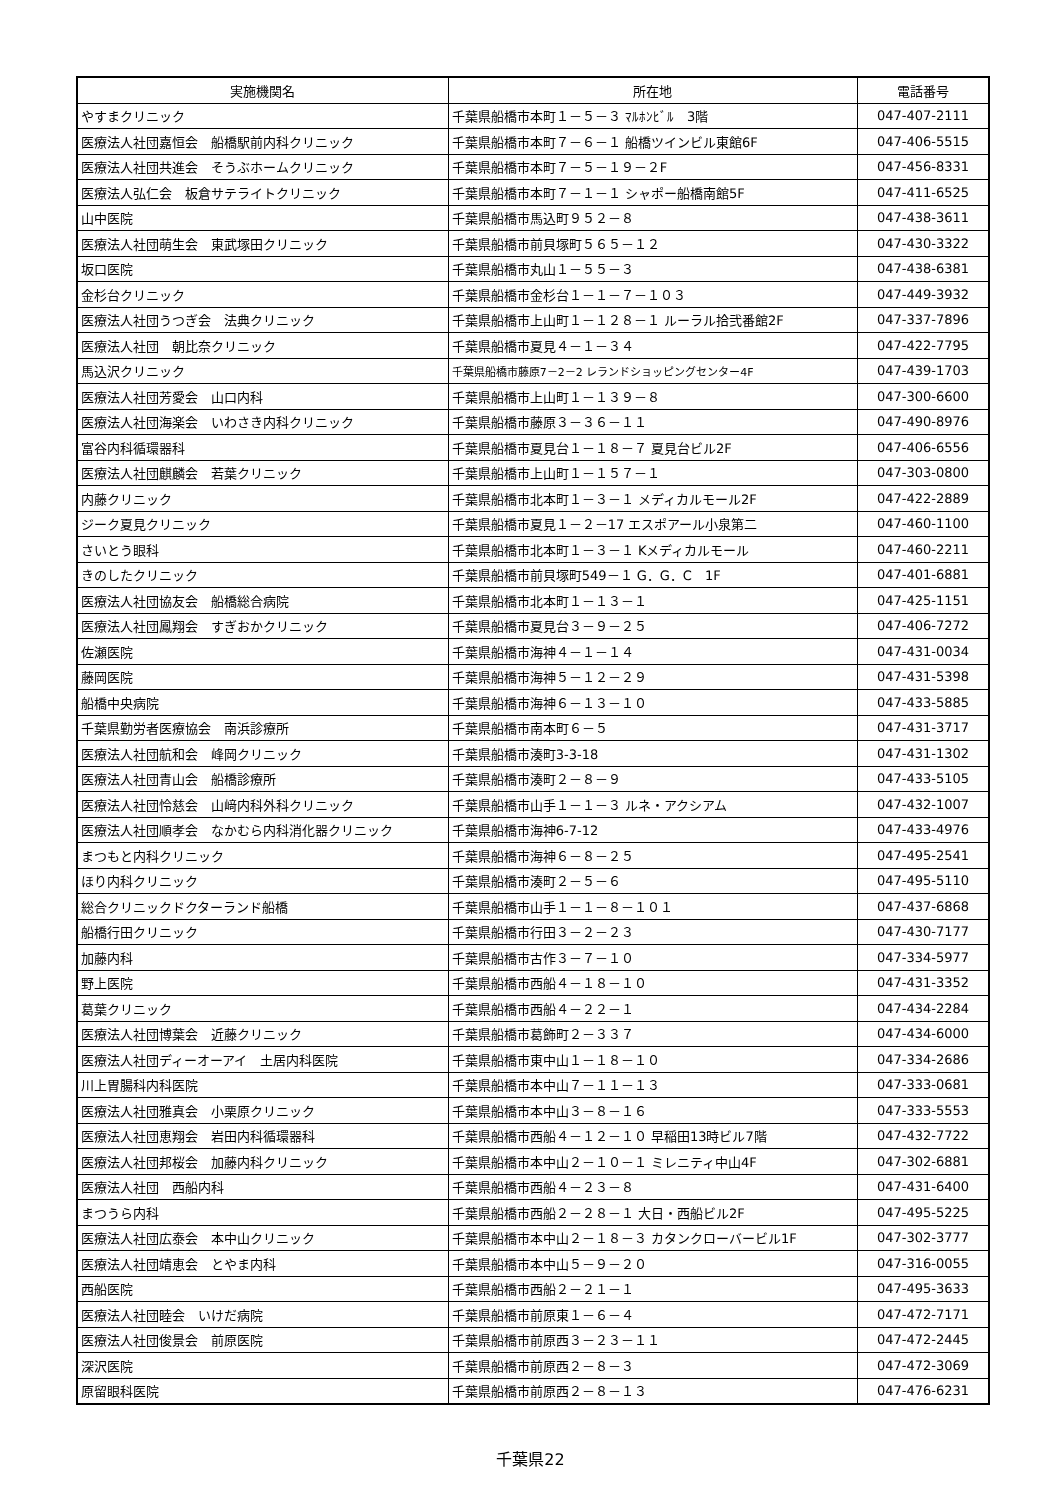| 実施機関名 | 所在地 | 電話番号 |
| --- | --- | --- |
| やすまクリニック | 千葉県船橋市本町１－５－３ ﾏﾙﾎﾝﾋﾞﾙ 3階 | 047-407-2111 |
| 医療法人社団嘉恒会 船橋駅前内科クリニック | 千葉県船橋市本町７－６－１ 船橋ツインビル東館6F | 047-406-5515 |
| 医療法人社団共進会 そうぶホームクリニック | 千葉県船橋市本町７－５－１９－２F | 047-456-8331 |
| 医療法人弘仁会 板倉サテライトクリニック | 千葉県船橋市本町７－１－１ シャポー船橋南館5F | 047-411-6525 |
| 山中医院 | 千葉県船橋市馬込町９５２－８ | 047-438-3611 |
| 医療法人社団萌生会 東武塚田クリニック | 千葉県船橋市前貝塚町５６５－１２ | 047-430-3322 |
| 坂口医院 | 千葉県船橋市丸山１－５５－３ | 047-438-6381 |
| 金杉台クリニック | 千葉県船橋市金杉台１－１－７－１０３ | 047-449-3932 |
| 医療法人社団うつぎ会 法典クリニック | 千葉県船橋市上山町１－１２８－１ ルーラル拾弐番館2F | 047-337-7896 |
| 医療法人社団 朝比奈クリニック | 千葉県船橋市夏見４－１－３４ | 047-422-7795 |
| 馬込沢クリニック | 千葉県船橋市藤原7－2－2 レランドショッピングセンター4F | 047-439-1703 |
| 医療法人社団芳愛会 山口内科 | 千葉県船橋市上山町１－１３９－８ | 047-300-6600 |
| 医療法人社団海楽会 いわさき内科クリニック | 千葉県船橋市藤原３－３６－１１ | 047-490-8976 |
| 富谷内科循環器科 | 千葉県船橋市夏見台１－１８－７ 夏見台ビル2F | 047-406-6556 |
| 医療法人社団麒麟会 若葉クリニック | 千葉県船橋市上山町１－１５７－１ | 047-303-0800 |
| 内藤クリニック | 千葉県船橋市北本町１－３－１ メディカルモール2F | 047-422-2889 |
| ジーク夏見クリニック | 千葉県船橋市夏見１－２－17 エスポアール小泉第二 | 047-460-1100 |
| さいとう眼科 | 千葉県船橋市北本町１－３－１ Kメディカルモール | 047-460-2211 |
| きのしたクリニック | 千葉県船橋市前貝塚町549－１ G．G．C 1F | 047-401-6881 |
| 医療法人社団協友会 船橋総合病院 | 千葉県船橋市北本町１－１３－１ | 047-425-1151 |
| 医療法人社団鳳翔会 すぎおかクリニック | 千葉県船橋市夏見台３－９－２５ | 047-406-7272 |
| 佐瀬医院 | 千葉県船橋市海神４－１－１４ | 047-431-0034 |
| 藤岡医院 | 千葉県船橋市海神５－１２－２９ | 047-431-5398 |
| 船橋中央病院 | 千葉県船橋市海神６－１３－１０ | 047-433-5885 |
| 千葉県勤労者医療協会 南浜診療所 | 千葉県船橋市南本町６－５ | 047-431-3717 |
| 医療法人社団航和会 峰岡クリニック | 千葉県船橋市湊町3-3-18 | 047-431-1302 |
| 医療法人社団青山会 船橋診療所 | 千葉県船橋市湊町２－８－９ | 047-433-5105 |
| 医療法人社団怜慈会 山﨑内科外科クリニック | 千葉県船橋市山手１－１－３ ルネ・アクシアム | 047-432-1007 |
| 医療法人社団順孝会 なかむら内科消化器クリニック | 千葉県船橋市海神6-7-12 | 047-433-4976 |
| まつもと内科クリニック | 千葉県船橋市海神６－８－２５ | 047-495-2541 |
| ほり内科クリニック | 千葉県船橋市湊町２－５－６ | 047-495-5110 |
| 総合クリニックドクターランド船橋 | 千葉県船橋市山手１－１－８－１０１ | 047-437-6868 |
| 船橋行田クリニック | 千葉県船橋市行田３－２－２３ | 047-430-7177 |
| 加藤内科 | 千葉県船橋市古作３－７－１０ | 047-334-5977 |
| 野上医院 | 千葉県船橋市西船４－１８－１０ | 047-431-3352 |
| 葛葉クリニック | 千葉県船橋市西船４－２２－１ | 047-434-2284 |
| 医療法人社団博葉会 近藤クリニック | 千葉県船橋市葛飾町２－３３７ | 047-434-6000 |
| 医療法人社団ディーオーアイ 土居内科医院 | 千葉県船橋市東中山１－１８－１０ | 047-334-2686 |
| 川上胃腸科内科医院 | 千葉県船橋市本中山７－１１－１３ | 047-333-0681 |
| 医療法人社団雅真会 小栗原クリニック | 千葉県船橋市本中山３－８－１６ | 047-333-5553 |
| 医療法人社団恵翔会 岩田内科循環器科 | 千葉県船橋市西船４－１２－１０ 早稲田13時ビル7階 | 047-432-7722 |
| 医療法人社団邦桜会 加藤内科クリニック | 千葉県船橋市本中山２－１０－１ ミレニティ中山4F | 047-302-6881 |
| 医療法人社団 西船内科 | 千葉県船橋市西船４－２３－８ | 047-431-6400 |
| まつうら内科 | 千葉県船橋市西船２－２８－１ 大日・西船ビル2F | 047-495-5225 |
| 医療法人社団広泰会 本中山クリニック | 千葉県船橋市本中山２－１８－３ カタンクローバービル1F | 047-302-3777 |
| 医療法人社団靖恵会 とやま内科 | 千葉県船橋市本中山５－９－２０ | 047-316-0055 |
| 西船医院 | 千葉県船橋市西船２－２１－１ | 047-495-3633 |
| 医療法人社団睦会 いけだ病院 | 千葉県船橋市前原東１－６－４ | 047-472-7171 |
| 医療法人社団俊景会 前原医院 | 千葉県船橋市前原西３－２３－１１ | 047-472-2445 |
| 深沢医院 | 千葉県船橋市前原西２－８－３ | 047-472-3069 |
| 原留眼科医院 | 千葉県船橋市前原西２－８－１３ | 047-476-6231 |
千葉県22